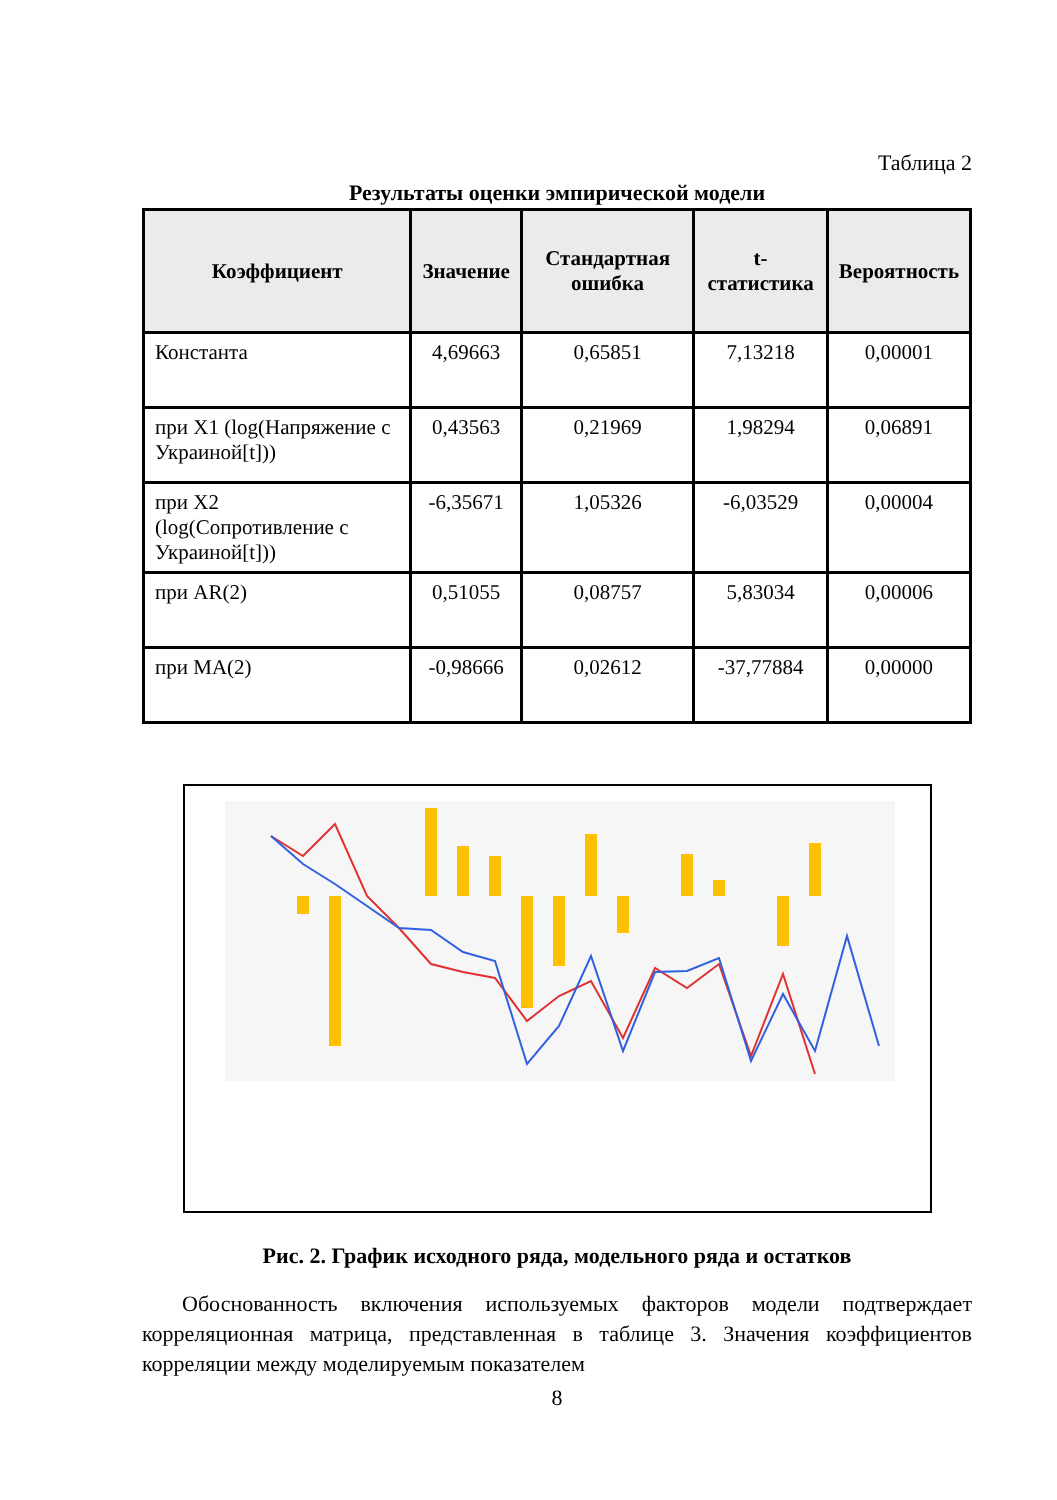Таблица 2
Результаты оценки эмпирической модели
| Коэффициент | Значение | Стандартная ошибка | t-статистика | Вероятность |
| --- | --- | --- | --- | --- |
| Константа | 4,69663 | 0,65851 | 7,13218 | 0,00001 |
| при X1 (log(Напряжение с Украиной[t])) | 0,43563 | 0,21969 | 1,98294 | 0,06891 |
| при X2 (log(Сопротивление с Украиной[t])) | -6,35671 | 1,05326 | -6,03529 | 0,00004 |
| при AR(2) | 0,51055 | 0,08757 | 5,83034 | 0,00006 |
| при MA(2) | -0,98666 | 0,02612 | -37,77884 | 0,00000 |
Рис. 2. График исходного ряда, модельного ряда и остатков
Обоснованность включения используемых факторов модели подтверждает корреляционная матрица, представленная в таблице 3. Значения коэффициентов корреляции между моделируемым показателем
8